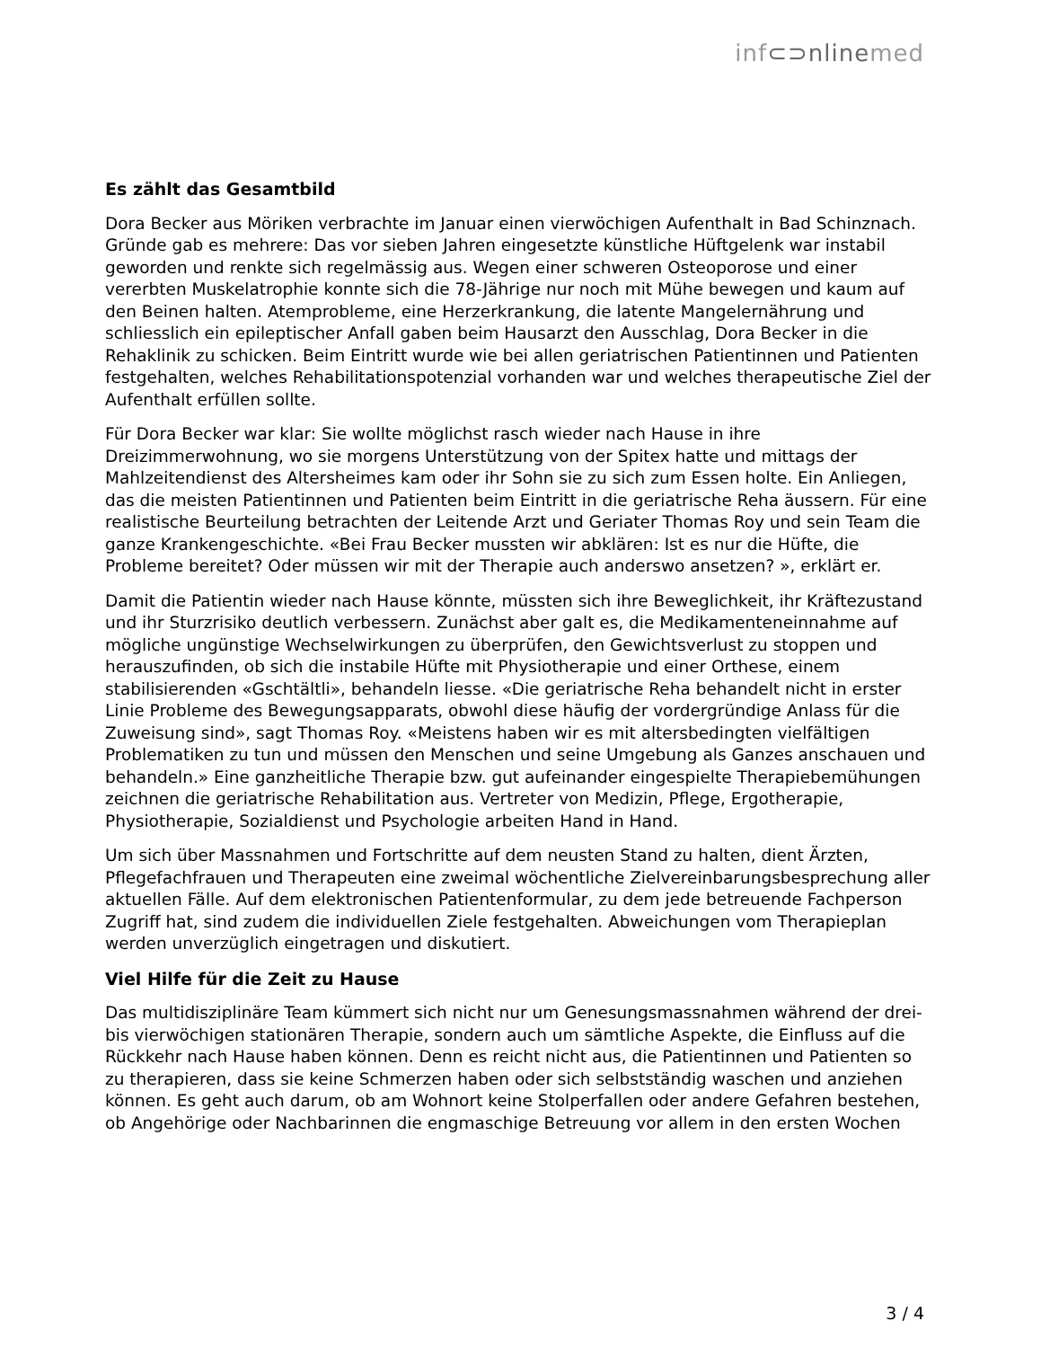inf⊂⊃nlinemed
Es zählt das Gesamtbild
Dora Becker aus Möriken verbrachte im Januar einen vierwöchigen Aufenthalt in Bad Schinznach. Gründe gab es mehrere: Das vor sieben Jahren eingesetzte künstliche Hüftgelenk war instabil geworden und renkte sich regelmässig aus. Wegen einer schweren Osteoporose und einer vererbten Muskelatrophie konnte sich die 78-Jährige nur noch mit Mühe bewegen und kaum auf den Beinen halten. Atemprobleme, eine Herzerkrankung, die latente Mangelernährung und schliesslich ein epileptischer Anfall gaben beim Hausarzt den Ausschlag, Dora Becker in die Rehaklinik zu schicken. Beim Eintritt wurde wie bei allen geriatrischen Patientinnen und Patienten festgehalten, welches Rehabilitationspotenzial vorhanden war und welches therapeutische Ziel der Aufenthalt erfüllen sollte.
Für Dora Becker war klar: Sie wollte möglichst rasch wieder nach Hause in ihre Dreizimmerwohnung, wo sie morgens Unterstützung von der Spitex hatte und mittags der Mahlzeitendienst des Altersheimes kam oder ihr Sohn sie zu sich zum Essen holte. Ein Anliegen, das die meisten Patientinnen und Patienten beim Eintritt in die geriatrische Reha äussern. Für eine realistische Beurteilung betrachten der Leitende Arzt und Geriater Thomas Roy und sein Team die ganze Krankengeschichte. «Bei Frau Becker mussten wir abklären: Ist es nur die Hüfte, die Probleme bereitet? Oder müssen wir mit der Therapie auch anderswo ansetzen? », erklärt er.
Damit die Patientin wieder nach Hause könnte, müssten sich ihre Beweglichkeit, ihr Kräftezustand und ihr Sturzrisiko deutlich verbessern. Zunächst aber galt es, die Medikamenteneinnahme auf mögliche ungünstige Wechselwirkungen zu überprüfen, den Gewichtsverlust zu stoppen und herauszufinden, ob sich die instabile Hüfte mit Physiotherapie und einer Orthese, einem stabilisierenden «Gschtältli», behandeln liesse. «Die geriatrische Reha behandelt nicht in erster Linie Probleme des Bewegungsapparats, obwohl diese häufig der vordergründige Anlass für die Zuweisung sind», sagt Thomas Roy. «Meistens haben wir es mit altersbedingten vielfältigen Problematiken zu tun und müssen den Menschen und seine Umgebung als Ganzes anschauen und behandeln.» Eine ganzheitliche Therapie bzw. gut aufeinander eingespielte Therapiebemühungen zeichnen die geriatrische Rehabilitation aus. Vertreter von Medizin, Pflege, Ergotherapie, Physiotherapie, Sozialdienst und Psychologie arbeiten Hand in Hand.
Um sich über Massnahmen und Fortschritte auf dem neusten Stand zu halten, dient Ärzten, Pflegefachfrauen und Therapeuten eine zweimal wöchentliche Zielvereinbarungsbesprechung aller aktuellen Fälle. Auf dem elektronischen Patientenformular, zu dem jede betreuende Fachperson Zugriff hat, sind zudem die individuellen Ziele festgehalten. Abweichungen vom Therapieplan werden unverzüglich eingetragen und diskutiert.
Viel Hilfe für die Zeit zu Hause
Das multidisziplinäre Team kümmert sich nicht nur um Genesungsmassnahmen während der drei- bis vierwöchigen stationären Therapie, sondern auch um sämtliche Aspekte, die Einfluss auf die Rückkehr nach Hause haben können. Denn es reicht nicht aus, die Patientinnen und Patienten so zu therapieren, dass sie keine Schmerzen haben oder sich selbstständig waschen und anziehen können. Es geht auch darum, ob am Wohnort keine Stolperfallen oder andere Gefahren bestehen, ob Angehörige oder Nachbarinnen die engmaschige Betreuung vor allem in den ersten Wochen
3 / 4